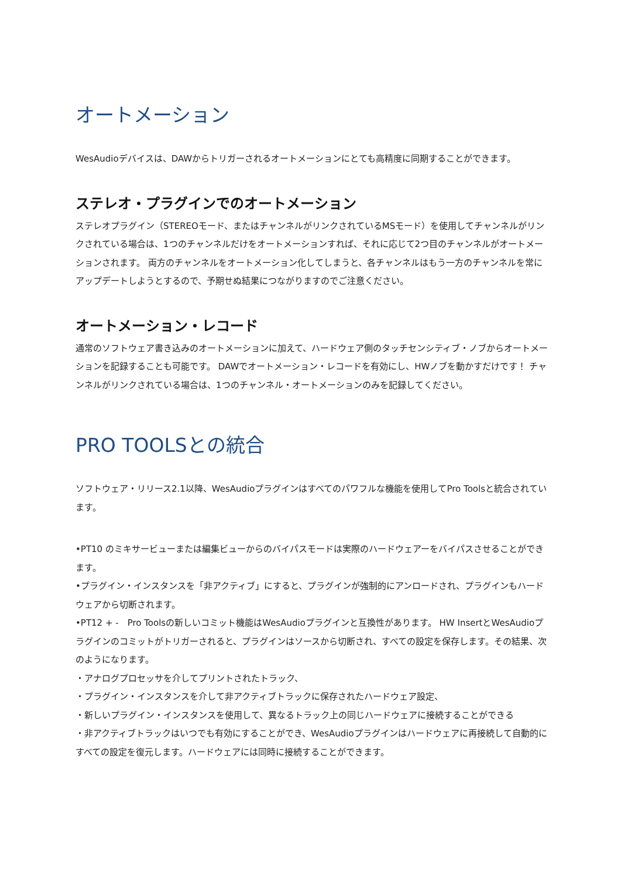オートメーション
WesAudioデバイスは、DAWからトリガーされるオートメーションにとても高精度に同期することができます。
ステレオ・プラグインでのオートメーション
ステレオプラグイン（STEREOモード、またはチャンネルがリンクされているMSモード）を使用してチャンネルがリンクされている場合は、1つのチャンネルだけをオートメーションすれば、それに応じて2つ目のチャンネルがオートメーションされます。 両方のチャンネルをオートメーション化してしまうと、各チャンネルはもう一方のチャンネルを常にアップデートしようとするので、予期せぬ結果につながりますのでご注意ください。
オートメーション・レコード
通常のソフトウェア書き込みのオートメーションに加えて、ハードウェア側のタッチセンシティブ・ノブからオートメーションを記録することも可能です。 DAWでオートメーション・レコードを有効にし、HWノブを動かすだけです！ チャンネルがリンクされている場合は、1つのチャンネル・オートメーションのみを記録してください。
PRO TOOLSとの統合
ソフトウェア・リリース2.1以降、WesAudioプラグインはすべてのパワフルな機能を使用してPro Toolsと統合されています。
•PT10 のミキサービューまたは編集ビューからのバイパスモードは実際のハードウェアーをバイパスさせることができます。
•プラグイン・インスタンスを「非アクティブ」にすると、プラグインが強制的にアンロードされ、プラグインもハードウェアから切断されます。
•PT12 + -　Pro Toolsの新しいコミット機能はWesAudioプラグインと互換性があります。 HW InsertとWesAudioプラグインのコミットがトリガーされると、プラグインはソースから切断され、すべての設定を保存します。その結果、次のようになります。
・アナログプロセッサを介してプリントされたトラック、
・プラグイン・インスタンスを介して非アクティブトラックに保存されたハードウェア設定、
・新しいプラグイン・インスタンスを使用して、異なるトラック上の同じハードウェアに接続することができる
・非アクティブトラックはいつでも有効にすることができ、WesAudioプラグインはハードウェアに再接続して自動的にすべての設定を復元します。ハードウェアには同時に接続することができます。